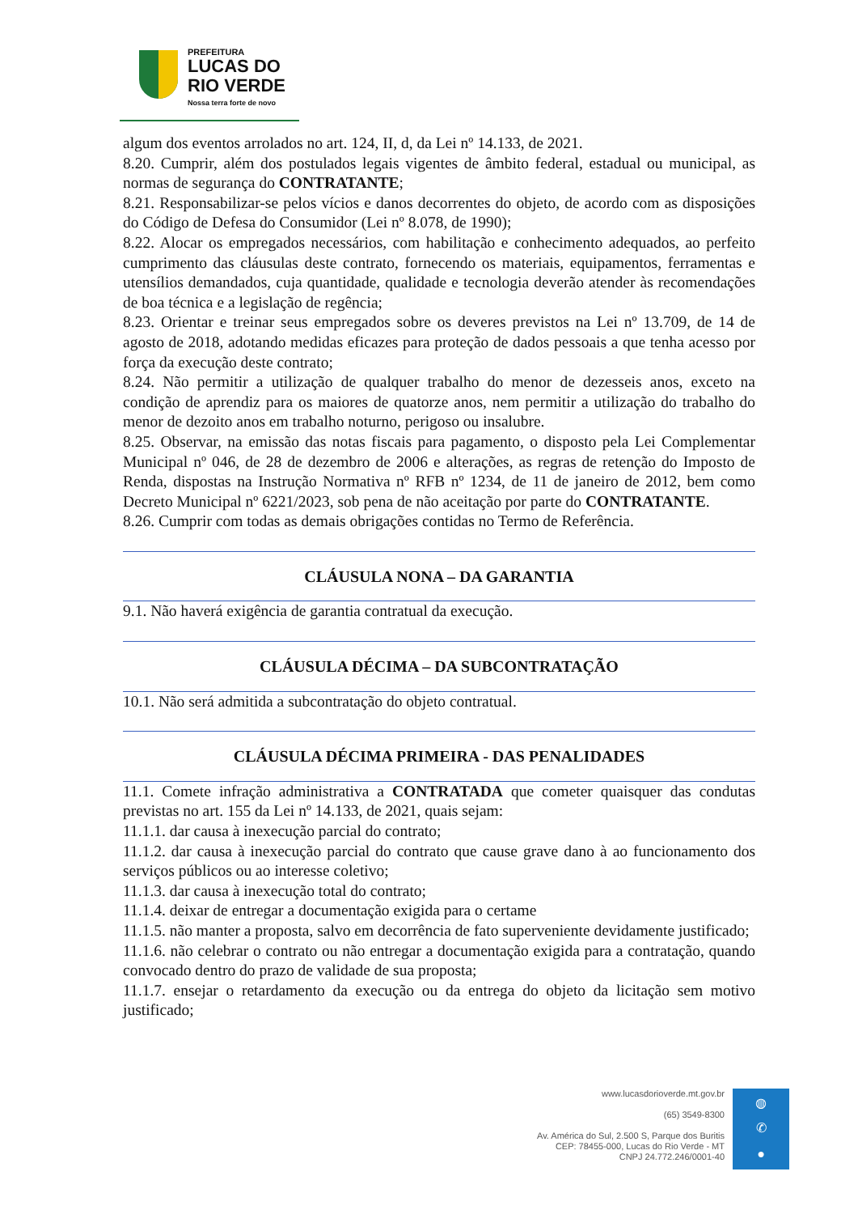PREFEITURA
LUCAS DO
RIO VERDE
Nossa terra forte de novo
algum dos eventos arrolados no art. 124, II, d, da Lei nº 14.133, de 2021.
8.20. Cumprir, além dos postulados legais vigentes de âmbito federal, estadual ou municipal, as normas de segurança do CONTRATANTE;
8.21. Responsabilizar-se pelos vícios e danos decorrentes do objeto, de acordo com as disposições do Código de Defesa do Consumidor (Lei nº 8.078, de 1990);
8.22. Alocar os empregados necessários, com habilitação e conhecimento adequados, ao perfeito cumprimento das cláusulas deste contrato, fornecendo os materiais, equipamentos, ferramentas e utensílios demandados, cuja quantidade, qualidade e tecnologia deverão atender às recomendações de boa técnica e a legislação de regência;
8.23. Orientar e treinar seus empregados sobre os deveres previstos na Lei nº 13.709, de 14 de agosto de 2018, adotando medidas eficazes para proteção de dados pessoais a que tenha acesso por força da execução deste contrato;
8.24. Não permitir a utilização de qualquer trabalho do menor de dezesseis anos, exceto na condição de aprendiz para os maiores de quatorze anos, nem permitir a utilização do trabalho do menor de dezoito anos em trabalho noturno, perigoso ou insalubre.
8.25. Observar, na emissão das notas fiscais para pagamento, o disposto pela Lei Complementar Municipal nº 046, de 28 de dezembro de 2006 e alterações, as regras de retenção do Imposto de Renda, dispostas na Instrução Normativa nº RFB nº 1234, de 11 de janeiro de 2012, bem como Decreto Municipal nº 6221/2023, sob pena de não aceitação por parte do CONTRATANTE.
8.26. Cumprir com todas as demais obrigações contidas no Termo de Referência.
CLÁUSULA NONA – DA GARANTIA
9.1. Não haverá exigência de garantia contratual da execução.
CLÁUSULA DÉCIMA – DA SUBCONTRATAÇÃO
10.1. Não será admitida a subcontratação do objeto contratual.
CLÁUSULA DÉCIMA PRIMEIRA - DAS PENALIDADES
11.1. Comete infração administrativa a CONTRATADA que cometer quaisquer das condutas previstas no art. 155 da Lei nº 14.133, de 2021, quais sejam:
11.1.1. dar causa à inexecução parcial do contrato;
11.1.2. dar causa à inexecução parcial do contrato que cause grave dano à ao funcionamento dos serviços públicos ou ao interesse coletivo;
11.1.3. dar causa à inexecução total do contrato;
11.1.4. deixar de entregar a documentação exigida para o certame
11.1.5. não manter a proposta, salvo em decorrência de fato superveniente devidamente justificado;
11.1.6. não celebrar o contrato ou não entregar a documentação exigida para a contratação, quando convocado dentro do prazo de validade de sua proposta;
11.1.7. ensejar o retardamento da execução ou da entrega do objeto da licitação sem motivo justificado;
www.lucasdorioverde.mt.gov.br
(65) 3549-8300
Av. América do Sul, 2.500 S, Parque dos Buritis
CEP: 78455-000, Lucas do Rio Verde - MT
CNPJ 24.772.246/0001-40
◍
✆
●